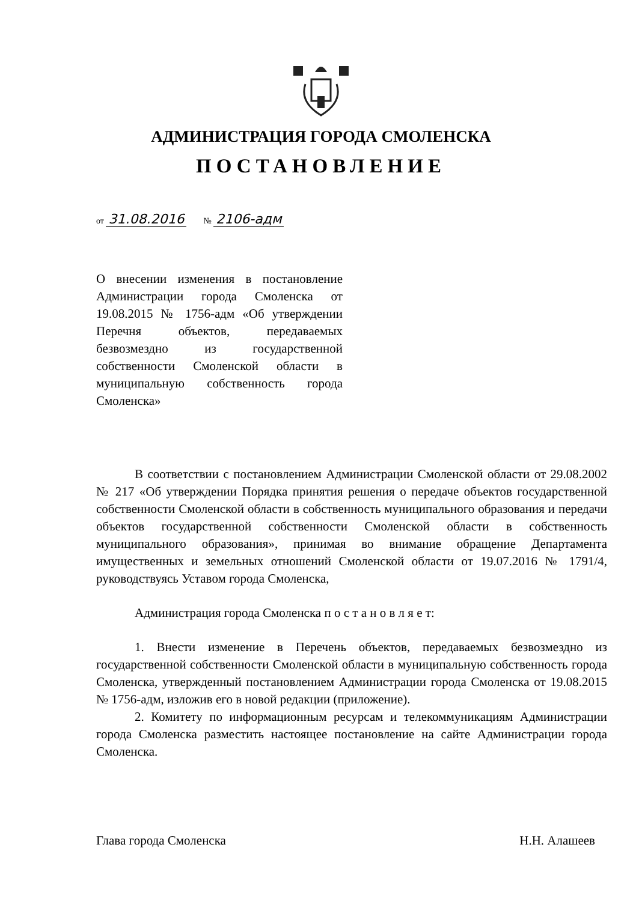АДМИНИСТРАЦИЯ ГОРОДА СМОЛЕНСКА
ПОСТАНОВЛЕНИЕ
от 31.08.2016 № 2106-адм
О внесении изменения в постановление Администрации города Смоленска от 19.08.2015 № 1756-адм «Об утверждении Перечня объектов, передаваемых безвозмездно из государственной собственности Смоленской области в муниципальную собственность города Смоленска»
В соответствии с постановлением Администрации Смоленской области от 29.08.2002 № 217 «Об утверждении Порядка принятия решения о передаче объектов государственной собственности Смоленской области в собственность муниципального образования и передачи объектов государственной собственности Смоленской области в собственность муниципального образования», принимая во внимание обращение Департамента имущественных и земельных отношений Смоленской области от 19.07.2016 № 1791/4, руководствуясь Уставом города Смоленска,
Администрация города Смоленска п о с т а н о в л я е т:
1. Внести изменение в Перечень объектов, передаваемых безвозмездно из государственной собственности Смоленской области в муниципальную собственность города Смоленска, утвержденный постановлением Администрации города Смоленска от 19.08.2015 № 1756-адм, изложив его в новой редакции (приложение).
2. Комитету по информационным ресурсам и телекоммуникациям Администрации города Смоленска разместить настоящее постановление на сайте Администрации города Смоленска.
Глава города Смоленска Н.Н. Алашеев